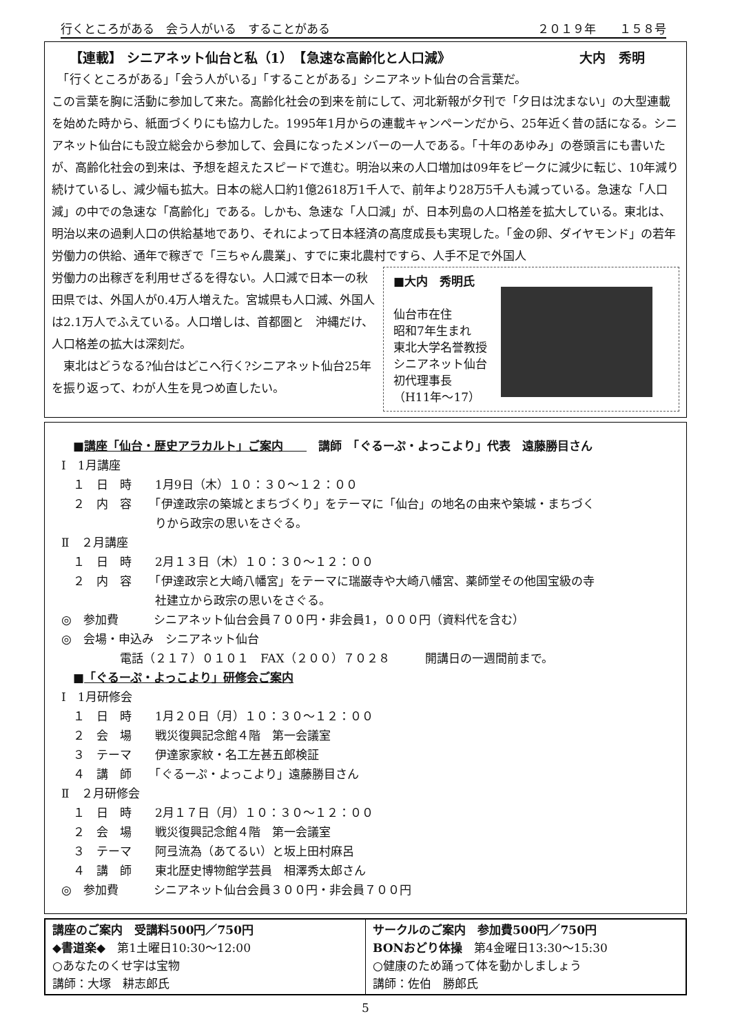行くところがある　会う人がいる　することがある ２０１９年　　１５８号
【連載】 シニアネット仙台と私（1）　【急速な高齢化と人口減》 大内　秀明
　「行くところがある」「会う人がいる」「することがある」シニアネット仙台の合言葉だ。
この言葉を胸に活動に参加して来た。高齢化社会の到来を前にして、河北新報が夕刊で「夕日は沈まない」の大型連載を始めた時から、紙面づくりにも協力した。1995年1月からの連載キャンペーンだから、25年近く昔の話になる。シニアネット仙台にも設立総会から参加して、会員になったメンバーの一人である。「十年のあゆみ」の巻頭言にも書いたが、高齢化社会の到来は、予想を超えたスピードで進む。明治以来の人口増加は09年をピークに減少に転じ、10年減り続けているし、減少幅も拡大。日本の総人口約1億2618万1千人で、前年より28万5千人も減っている。急速な「人口減」の中での急速な「高齢化」である。しかも、急速な「人口減」が、日本列島の人口格差を拡大している。東北は、明治以来の過剰人口の供給基地であり、それによって日本経済の高度成長も実現した。「金の卵、ダイヤモンド」の若年労働力の供給、通年で稼ぎで「三ちゃん農業」、すでに東北農村ですら、人手不足で外国人
労働力の出稼ぎを利用せざるを得ない。人口減で日本一の秋田県では、外国人が0.4万人増えた。宮城県も人口減、外国人は2.1万人でふえている。人口増しは、首都圏と　沖縄だけ、人口格差の拡大は深刻だ。
　東北はどうなる?仙台はどこへ行く?シニアネット仙台25年を振り返って、わが人生を見つめ直したい。
■大内　秀明氏
仙台市在住
昭和7年生まれ
東北大学名誉教授
シニアネット仙台
初代理事長
（H11年～17）
　■講座「仙台・歴史アラカルト」ご案内　　　講師　「ぐるーぷ・よっこより」代表　遠藤勝目さん
Ⅰ　1月講座
　１　日　時　　1月9日（木）１０：３０～１２：００
　２　内　容　　「伊達政宗の築城とまちづくり」をテーマに「仙台」の地名の由来や築城・まちづく
　　　　　　　　りから政宗の思いをさぐる。
Ⅱ　２月講座
　１　日　時　　2月１３日（木）１０：３０～１２：００
　２　内　容　　「伊達政宗と大崎八幡宮」をテーマに瑞巌寺や大崎八幡宮、薬師堂その他国宝級の寺
　　　　　　　　社建立から政宗の思いをさぐる。
◎　参加費　　　シニアネット仙台会員７００円・非会員1，０００円（資料代を含む）
◎　会場・申込み　シニアネット仙台
　　　　　電話（２１７）０１０１　FAX（２００）７０２８　　　開講日の一週間前まで。
　■「ぐるーぷ・よっこより」研修会ご案内
Ⅰ　1月研修会
　１　日　時　　1月２０日（月）１０：３０～１２：００
　２　会　場　　戦災復興記念館４階　第一会議室
　３　テーマ　　伊達家家紋・名工左甚五郎検証
　４　講　師　　「ぐるーぷ・よっこより」遠藤勝目さん
Ⅱ　２月研修会
　１　日　時　　2月１７日（月）１０：３０～１２：００
　２　会　場　　戦災復興記念館４階　第一会議室
　３　テーマ　　阿弖流為（あてるい）と坂上田村麻呂
　４　講　師　　東北歴史博物館学芸員　相澤秀太郎さん
◎　参加費　　　シニアネット仙台会員３００円・非会員７００円
| 講座のご案内 受講料500円／750円 ◆書道楽◆ 第1土曜日10:30～12:00 ○あなたのくせ字は宝物 講師：大塚 耕志郎氏 | サークルのご案内 参加費500円／750円 BONおどり体操 第4金曜日13:30～15:30 ○健康のため踊って体を動かしましょう 講師：佐伯 勝郎氏 |
5